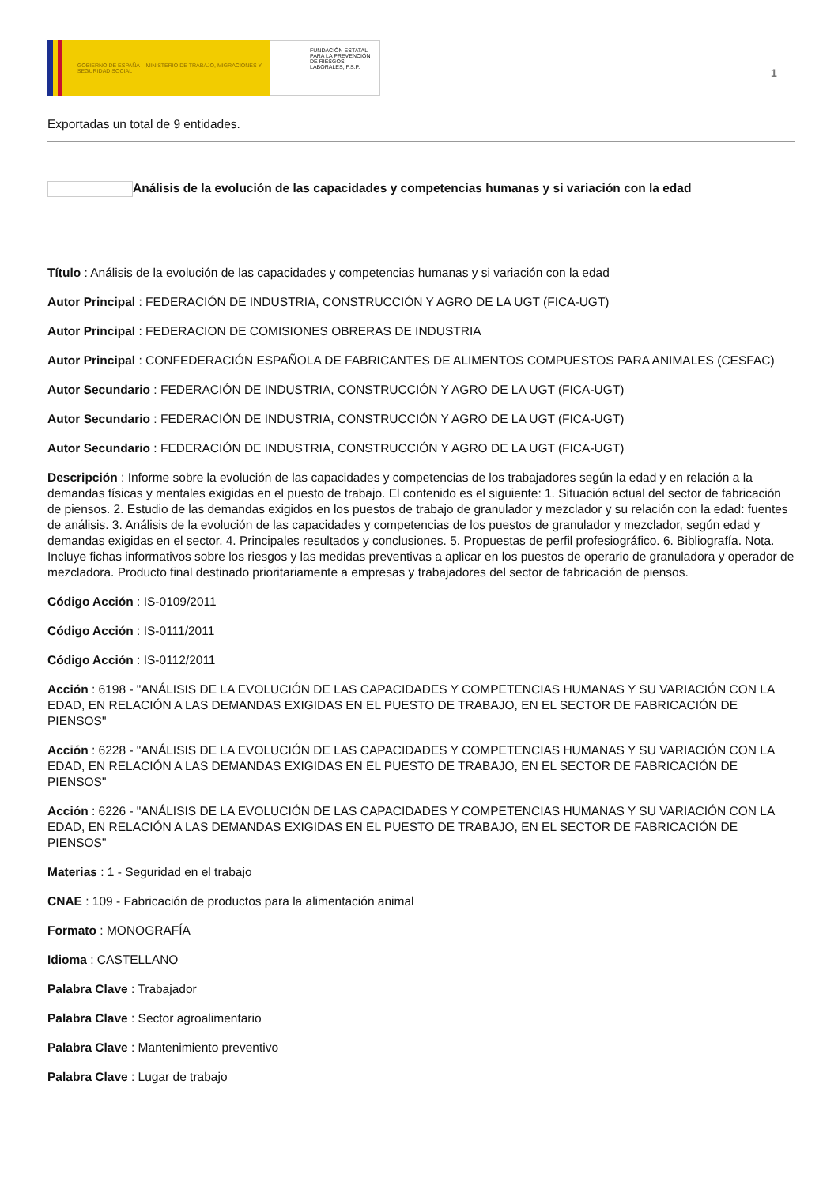GOBIERNO DE ESPAÑA MINISTERIO DE TRABAJO, MIGRACIONES Y SEGURIDAD SOCIAL
FUNDACIÓN ESTATAL PARA LA PREVENCIÓN DE RIESGOS LABORALES, F.S.P.
1
Exportadas un total de 9 entidades.
Análisis de la evolución de las capacidades y competencias humanas y si variación con la edad
Título : Análisis de la evolución de las capacidades y competencias humanas y si variación con la edad
Autor Principal : FEDERACIÓN DE INDUSTRIA, CONSTRUCCIÓN Y AGRO DE LA UGT (FICA-UGT)
Autor Principal : FEDERACION DE COMISIONES OBRERAS DE INDUSTRIA
Autor Principal : CONFEDERACIÓN ESPAÑOLA DE FABRICANTES DE ALIMENTOS COMPUESTOS PARA ANIMALES (CESFAC)
Autor Secundario : FEDERACIÓN DE INDUSTRIA, CONSTRUCCIÓN Y AGRO DE LA UGT (FICA-UGT)
Autor Secundario : FEDERACIÓN DE INDUSTRIA, CONSTRUCCIÓN Y AGRO DE LA UGT (FICA-UGT)
Autor Secundario : FEDERACIÓN DE INDUSTRIA, CONSTRUCCIÓN Y AGRO DE LA UGT (FICA-UGT)
Descripción : Informe sobre la evolución de las capacidades y competencias de los trabajadores según la edad y en relación a la demandas físicas y mentales exigidas en el puesto de trabajo. El contenido es el siguiente: 1. Situación actual del sector de fabricación de piensos. 2. Estudio de las demandas exigidos en los puestos de trabajo de granulador y mezclador y su relación con la edad: fuentes de análisis. 3. Análisis de la evolución de las capacidades y competencias de los puestos de granulador y mezclador, según edad y demandas exigidas en el sector. 4. Principales resultados y conclusiones. 5. Propuestas de perfil profesiográfico. 6. Bibliografía. Nota. Incluye fichas informativos sobre los riesgos y las medidas preventivas a aplicar en los puestos de operario de granuladora y operador de mezcladora. Producto final destinado prioritariamente a empresas y trabajadores del sector de fabricación de piensos.
Código Acción : IS-0109/2011
Código Acción : IS-0111/2011
Código Acción : IS-0112/2011
Acción : 6198 - "ANÁLISIS DE LA EVOLUCIÓN DE LAS CAPACIDADES Y COMPETENCIAS HUMANAS Y SU VARIACIÓN CON LA EDAD, EN RELACIÓN A LAS DEMANDAS EXIGIDAS EN EL PUESTO DE TRABAJO, EN EL SECTOR DE FABRICACIÓN DE PIENSOS"
Acción : 6228 - "ANÁLISIS DE LA EVOLUCIÓN DE LAS CAPACIDADES Y COMPETENCIAS HUMANAS Y SU VARIACIÓN CON LA EDAD, EN RELACIÓN A LAS DEMANDAS EXIGIDAS EN EL PUESTO DE TRABAJO, EN EL SECTOR DE FABRICACIÓN DE PIENSOS"
Acción : 6226 - "ANÁLISIS DE LA EVOLUCIÓN DE LAS CAPACIDADES Y COMPETENCIAS HUMANAS Y SU VARIACIÓN CON LA EDAD, EN RELACIÓN A LAS DEMANDAS EXIGIDAS EN EL PUESTO DE TRABAJO, EN EL SECTOR DE FABRICACIÓN DE PIENSOS"
Materias : 1 - Seguridad en el trabajo
CNAE : 109 - Fabricación de productos para la alimentación animal
Formato : MONOGRAFÍA
Idioma : CASTELLANO
Palabra Clave : Trabajador
Palabra Clave : Sector agroalimentario
Palabra Clave : Mantenimiento preventivo
Palabra Clave : Lugar de trabajo